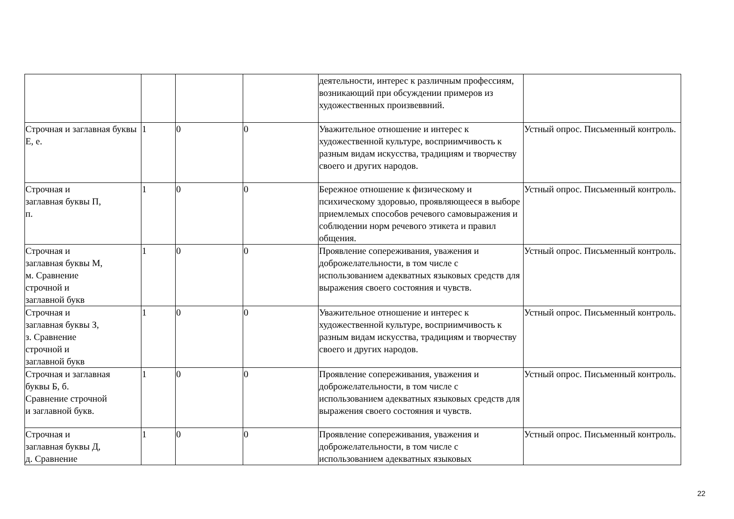| | | | | деятельности, интерес к различным профессиям, возникающий при обсуждении примеров из художественных произвеввний. | |
| Строчная и заглавная буквы Е, е. | 1 | 0 | 0 | Уважительное отношение и интерес к художественной культуре, восприимчивость к разным видам искусства, традициям и творчеству своего и других народов. | Устный опрос. Письменный контроль. |
| Строчная и заглавная буквы П, п. | 1 | 0 | 0 | Бережное отношение к физическому и психическому здоровью, проявляющееся в выборе приемлемых способов речевого самовыражения и соблюдении норм речевого этикета и правил общения. | Устный опрос. Письменный контроль. |
| Строчная и заглавная буквы М, м. Сравнение строчной и заглавной букв | 1 | 0 | 0 | Проявление сопереживания, уважения и доброжелательности, в том числе с использованием адекватных языковых средств для выражения своего состояния и чувств. | Устный опрос. Письменный контроль. |
| Строчная и заглавная буквы З, з. Сравнение строчной и заглавной букв | 1 | 0 | 0 | Уважительное отношение и интерес к художественной культуре, восприимчивость к разным видам искусства, традициям и творчеству своего и других народов. | Устный опрос. Письменный контроль. |
| Строчная и заглавная буквы Б, б. Сравнение строчной и заглавной букв. | 1 | 0 | 0 | Проявление сопереживания, уважения и доброжелательности, в том числе с использованием адекватных языковых средств для выражения своего состояния и чувств. | Устный опрос. Письменный контроль. |
| Строчная и заглавная буквы Д, д. Сравнение | 1 | 0 | 0 | Проявление сопереживания, уважения и доброжелательности, в том числе с использованием адекватных языковых | Устный опрос. Письменный контроль. |
22